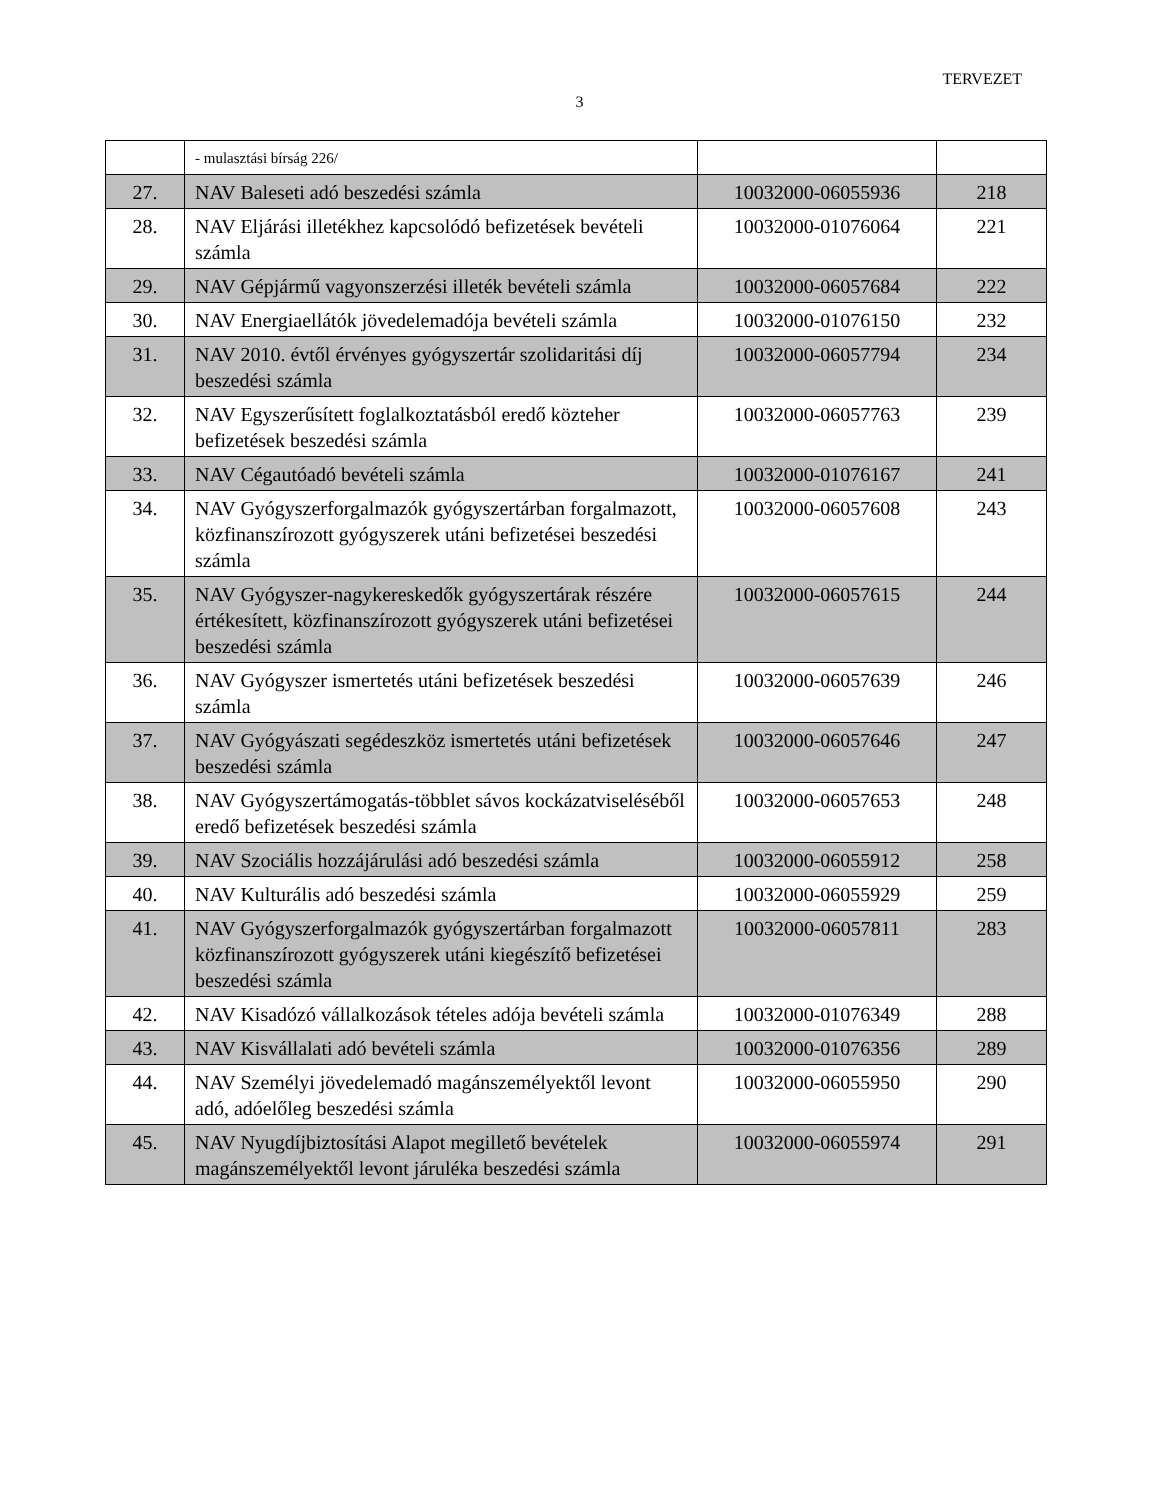TERVEZET
3
| | - mulasztási bírság 226/ | | |
| 27. | NAV Baleseti adó beszedési számla | 10032000-06055936 | 218 |
| 28. | NAV Eljárási illetékhez kapcsolódó befizetések bevételi számla | 10032000-01076064 | 221 |
| 29. | NAV Gépjármű vagyonszerzési illeték bevételi számla | 10032000-06057684 | 222 |
| 30. | NAV Energiaellátók jövedelemadója bevételi számla | 10032000-01076150 | 232 |
| 31. | NAV 2010. évtől érvényes gyógyszertár szolidaritási díj beszedési számla | 10032000-06057794 | 234 |
| 32. | NAV Egyszerűsített foglalkoztatásból eredő közteher befizetések beszedési számla | 10032000-06057763 | 239 |
| 33. | NAV Cégautóadó bevételi számla | 10032000-01076167 | 241 |
| 34. | NAV Gyógyszerforgalmazók gyógyszertárban forgalmazott, közfinanszírozott gyógyszerek utáni befizetései beszedési számla | 10032000-06057608 | 243 |
| 35. | NAV Gyógyszer-nagykereskedők gyógyszertárak részére értékesített, közfinanszírozott gyógyszerek utáni befizetései beszedési számla | 10032000-06057615 | 244 |
| 36. | NAV Gyógyszer ismertetés utáni befizetések beszedési számla | 10032000-06057639 | 246 |
| 37. | NAV Gyógyászati segédeszköz ismertetés utáni befizetések beszedési számla | 10032000-06057646 | 247 |
| 38. | NAV Gyógyszertámogatás-többlet sávos kockázatviseléséből eredő befizetések beszedési számla | 10032000-06057653 | 248 |
| 39. | NAV Szociális hozzájárulási adó beszedési számla | 10032000-06055912 | 258 |
| 40. | NAV Kulturális adó beszedési számla | 10032000-06055929 | 259 |
| 41. | NAV Gyógyszerforgalmazók gyógyszertárban forgalmazott közfinanszírozott gyógyszerek utáni kiegészítő befizetései beszedési számla | 10032000-06057811 | 283 |
| 42. | NAV Kisadózó vállalkozások tételes adója bevételi számla | 10032000-01076349 | 288 |
| 43. | NAV Kisvállalati adó bevételi számla | 10032000-01076356 | 289 |
| 44. | NAV Személyi jövedelemadó magánszemélyektől levont adó, adóelőleg beszedési számla | 10032000-06055950 | 290 |
| 45. | NAV Nyugdíjbiztosítási Alapot megillető bevételek magánszemélyektől levont járuléka beszedési számla | 10032000-06055974 | 291 |